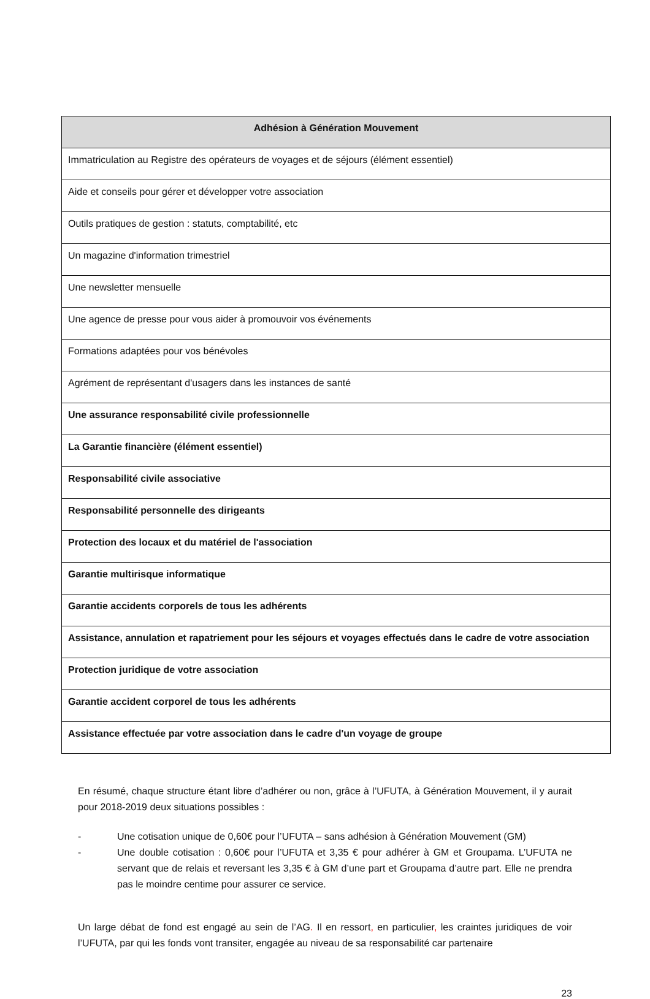| Adhésion à Génération Mouvement |
| --- |
| Immatriculation au Registre des opérateurs de voyages et de séjours (élément essentiel) |
| Aide et conseils pour gérer et développer votre association |
| Outils pratiques de gestion : statuts, comptabilité, etc |
| Un magazine d'information trimestriel |
| Une newsletter mensuelle |
| Une agence de presse pour vous aider à promouvoir vos événements |
| Formations adaptées pour vos bénévoles |
| Agrément de représentant d'usagers dans les instances de santé |
| Une assurance responsabilité civile professionnelle |
| La Garantie financière (élément essentiel) |
| Responsabilité civile associative |
| Responsabilité personnelle des dirigeants |
| Protection des locaux et du matériel de l'association |
| Garantie multirisque informatique |
| Garantie accidents corporels de tous les adhérents |
| Assistance, annulation et rapatriement pour les séjours et voyages effectués dans le cadre de votre association |
| Protection juridique de votre association |
| Garantie accident corporel de tous les adhérents |
| Assistance effectuée par votre association dans le cadre d'un voyage de groupe |
En résumé, chaque structure étant libre d’adhérer ou non, grâce à l’UFUTA, à Génération Mouvement, il y aurait pour 2018-2019 deux situations possibles :
- Une cotisation unique de 0,60€ pour l’UFUTA – sans adhésion à Génération Mouvement (GM)
- Une double cotisation : 0,60€ pour l’UFUTA et 3,35 € pour adhérer à GM et Groupama. L’UFUTA ne servant que de relais et reversant les 3,35 € à GM d’une part et Groupama d’autre part. Elle ne prendra pas le moindre centime pour assurer ce service.
Un large débat de fond est engagé au sein de l’AG. Il en ressort, en particulier, les craintes juridiques de voir l’UFUTA, par qui les fonds vont transiter, engagée au niveau de sa responsabilité car partenaire
23